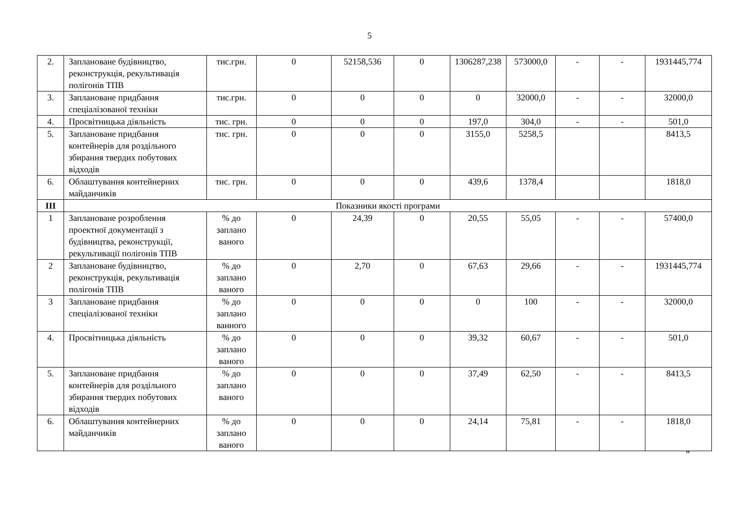5
| 2. | Заплановане будівництво, реконструкція, рекультивація полігонів ТПВ | тис.грн. | 0 | 52158,536 | 0 | 1306287,238 | 573000,0 | - | - | 1931445,774 |
| 3. | Заплановане придбання спеціалізованої техніки | тис.грн. | 0 | 0 | 0 | 0 | 32000,0 | - | - | 32000,0 |
| 4. | Просвітницька діяльність | тис. грн. | 0 | 0 | 0 | 197,0 | 304,0 | - | - | 501,0 |
| 5. | Заплановане придбання контейнерів для роздільного збирання твердих побутових відходів | тис. грн. | 0 | 0 | 0 | 3155,0 | 5258,5 | | | 8413,5 |
| 6. | Облаштування контейнерних майданчиків | тис. грн. | 0 | 0 | 0 | 439,6 | 1378,4 | | | 1818,0 |
| III | Показники якості програми | | | | | | | | | |
| 1 | Заплановане розроблення проектної документації з будівництва, реконструкції, рекультивації полігонів ТПВ | % до заплано ваного | 0 | 24,39 | 0 | 20,55 | 55,05 | - | - | 57400,0 |
| 2 | Заплановане будівництво, реконструкція, рекультивація полігонів ТПВ | % до заплано ваного | 0 | 2,70 | 0 | 67,63 | 29,66 | - | - | 1931445,774 |
| 3 | Заплановане придбання спеціалізованої техніки | % до заплано ванного | 0 | 0 | 0 | 0 | 100 | - | - | 32000,0 |
| 4. | Просвітницька діяльність | % до заплано ваного | 0 | 0 | 0 | 39,32 | 60,67 | - | - | 501,0 |
| 5. | Заплановане придбання контейнерів для роздільного збирання твердих побутових відходів | % до заплано ваного | 0 | 0 | 0 | 37,49 | 62,50 | - | - | 8413,5 |
| 6. | Облаштування контейнерних майданчиків | % до заплано ваного | 0 | 0 | 0 | 24,14 | 75,81 | - | - | 1818,0 |
”